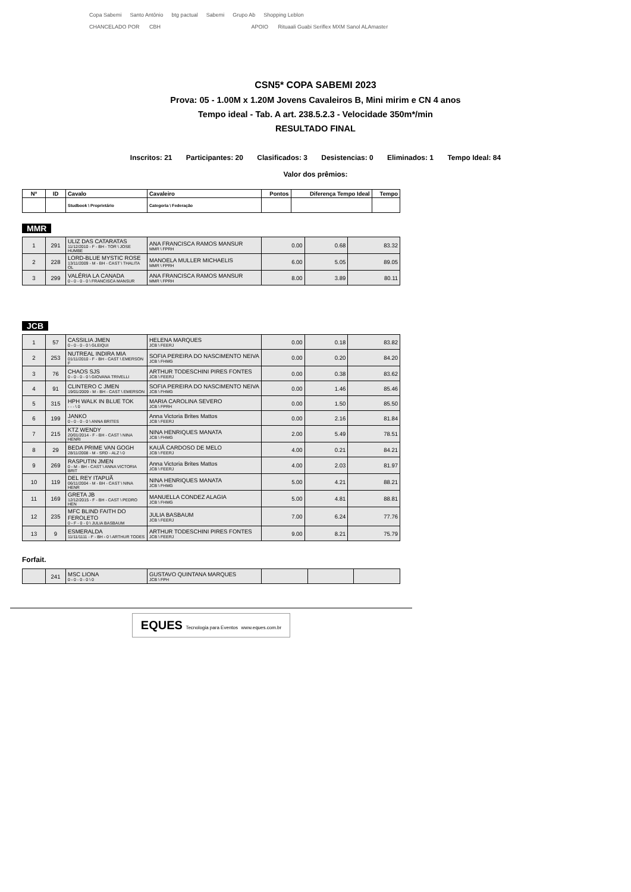Copa Sabemi Santo Antônio btg pactual Sabemi Grupo Ab Shopping Leblon
CHANCELADO POR CBH APOIO Rituaali Guabi Seriflex MXM Sanol ALAmaster
CSN5* COPA SABEMI 2023
Prova: 05 - 1.00M x 1.20M Jovens Cavaleiros B, Mini mirim e CN 4 anos
Tempo ideal - Tab. A art. 238.5.2.3 - Velocidade 350m*/min
RESULTADO FINAL
Inscritos: 21 Participantes: 20 Clasificados: 3 Desistencias: 0 Eliminados: 1 Tempo Ideal: 84
Valor dos prêmios:
| Nº | ID | Cavalo | Cavaleiro | Pontos | Diferença Tempo Ideal | Tempo |
| --- | --- | --- | --- | --- | --- | --- |
| | | Studbook \ Proprietário | Categoria \ Federação | | | |
MMR
| 1 | 291 | ULIZ DAS CATARATAS 11/12/2010 - F - BH - TOR \ JOSE HUMBE | ANA FRANCISCA RAMOS MANSUR MMR \ FPRH | 0.00 | 0.68 | 83.32 |
| 2 | 228 | LORD-BLUE MYSTIC ROSE 13/11/2009 - M - BH - CAST \ THALITA OL | MANOELA MULLER MICHAELIS MMR \ FPRH | 6.00 | 5.05 | 89.05 |
| 3 | 299 | VALÉRIA LA CANADA 0 - 0 - 0 - 0 \ FRANCISCA MANSUR | ANA FRANCISCA RAMOS MANSUR MMR \ FPRH | 8.00 | 3.89 | 80.11 |
JCB
| 1 | 57 | CASSILIA JMEN 0 - 0 - 0 - 0 \ GLEIQUI | HELENA MARQUES JCB \ FEERJ | 0.00 | 0.18 | 83.82 |
| 2 | 253 | NUTREAL INDIRA MIA 01/11/2010 - F - BH - CAST \ EMERSON F | SOFIA PEREIRA DO NASCIMENTO NEIVA JCB \ FHMG | 0.00 | 0.20 | 84.20 |
| 3 | 76 | CHAOS SJS 0 - 0 - 0 - 0 \ GIOVANA TRIVELLI | ARTHUR TODESCHINI PIRES FONTES JCB \ FEERJ | 0.00 | 0.38 | 83.62 |
| 4 | 91 | CLINTERO C JMEN 19/01/2009 - M - BH - CAST \ EMERSON | SOFIA PEREIRA DO NASCIMENTO NEIVA JCB \ FHMG | 0.00 | 1.46 | 85.46 |
| 5 | 315 | HPH WALK IN BLUE TOK - - - \ 0 | MARIA CAROLINA SEVERO JCB \ FPRH | 0.00 | 1.50 | 85.50 |
| 6 | 199 | JANKO 0 - 0 - 0 - 0 \ ANNA BRITES | Anna Victoria Brites Mattos JCB \ FEERJ | 0.00 | 2.16 | 81.84 |
| 7 | 215 | KTZ WENDY 20/01/2014 - F - BH - CAST \ NINA HENRI | NINA HENRIQUES MANATA JCB \ FHMG | 2.00 | 5.49 | 78.51 |
| 8 | 29 | BEDA PRIME VAN GOGH 28/11/2008 - M - SRD - ALZ \ 0 | KAUÃ CARDOSO DE MELO JCB \ FEERJ | 4.00 | 0.21 | 84.21 |
| 9 | 269 | RASPUTIN JMEN 0 - M - BH - CAST \ ANNA VICTORIA BRIT | Anna Victoria Brites Mattos JCB \ FEERJ | 4.00 | 2.03 | 81.97 |
| 10 | 119 | DEL REY ITAPUÃ 06/11/2004 - M - BH - CAST \ NINA HENR | NINA HENRIQUES MANATA JCB \ FHMG | 5.00 | 4.21 | 88.21 |
| 11 | 169 | GRETA JB 12/12/2015 - F - BH - CAST \ PEDRO HEN | MANUELLA CONDEZ ALAGIA JCB \ FHMG | 5.00 | 4.81 | 88.81 |
| 12 | 235 | MFC BLIND FAITH DO FEROLETO 0 - F - 0 - 0 \ JULIA BASBAUM | JULIA BASBAUM JCB \ FEERJ | 7.00 | 6.24 | 77.76 |
| 13 | 9 | ESMERALDA 11/11/1111 - F - BH - 0 \ ARTHUR TODES | ARTHUR TODESCHINI PIRES FONTES JCB \ FEERJ | 9.00 | 8.21 | 75.79 |
Forfait.
| | 241 | MSC LIONA 0 - 0 - 0 - 0 \ 0 | GUSTAVO QUINTANA MARQUES JCB \ FPH | | | |
EQUES Tecnologia para Eventos www.eques.com.br